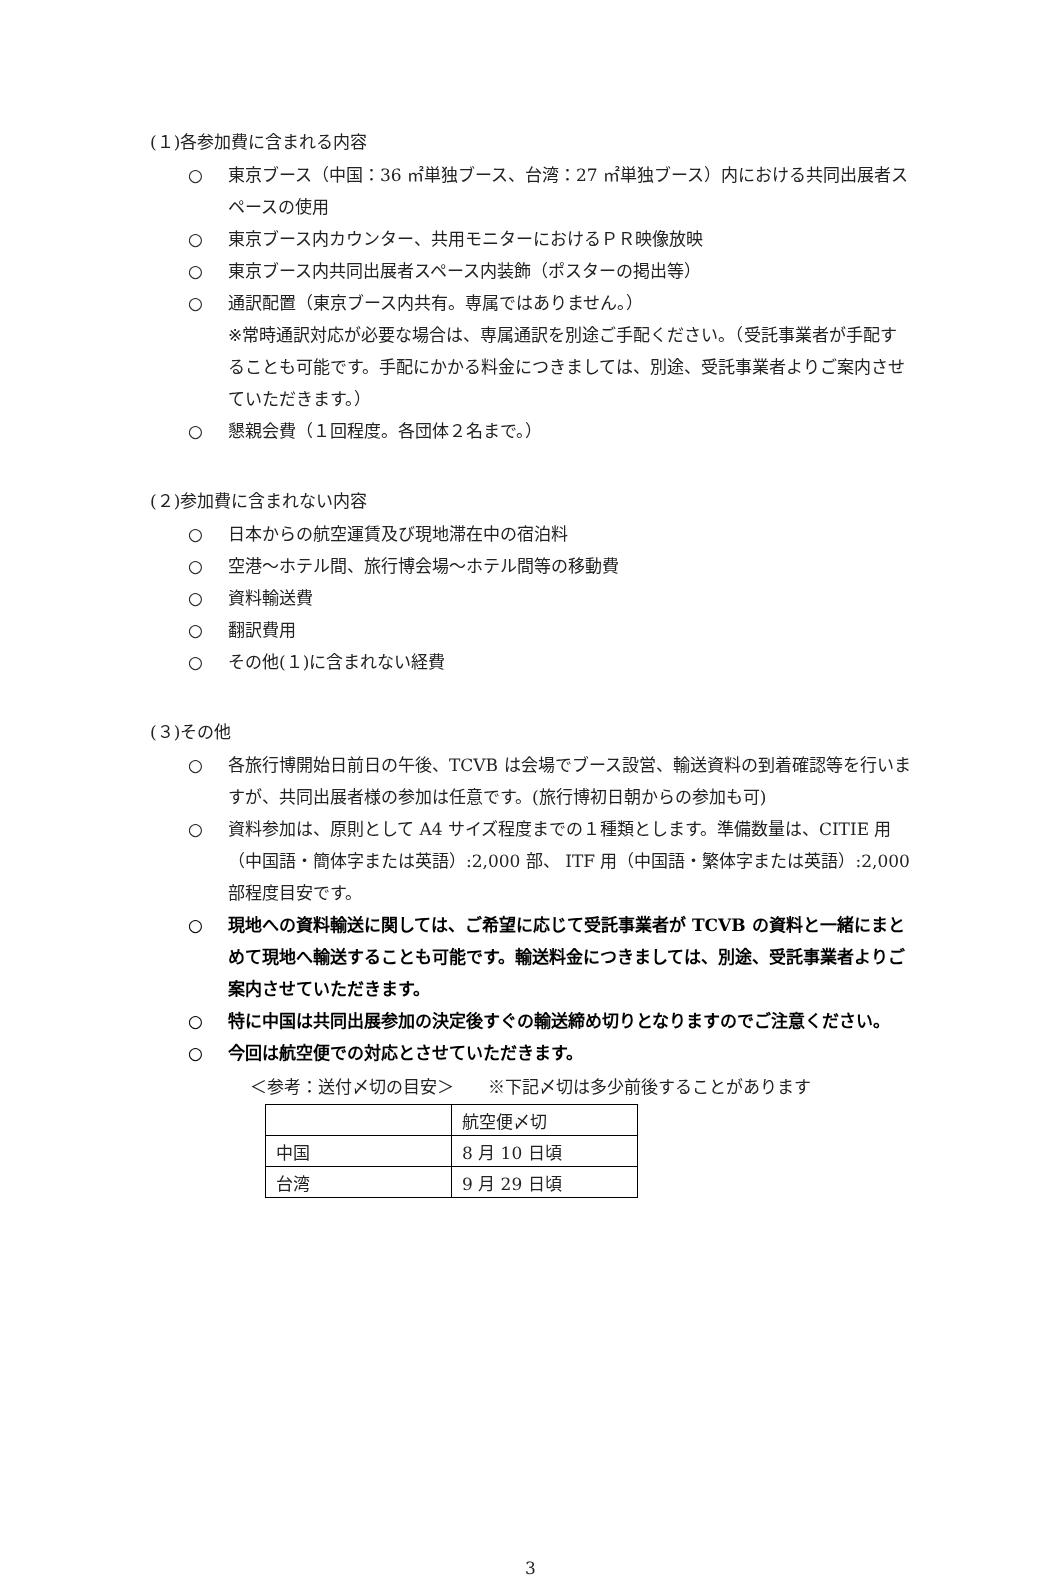(１)各参加費に含まれる内容
○ 東京ブース（中国：36 ㎡単独ブース、台湾：27 ㎡単独ブース）内における共同出展者スペースの使用
○ 東京ブース内カウンター、共用モニターにおけるＰＲ映像放映
○ 東京ブース内共同出展者スペース内装飾（ポスターの掲出等）
○ 通訳配置（東京ブース内共有。専属ではありません。）
※常時通訳対応が必要な場合は、専属通訳を別途ご手配ください。（受託事業者が手配することも可能です。手配にかかる料金につきましては、別途、受託事業者よりご案内させていただきます。）
○ 懇親会費（１回程度。各団体２名まで。）
(２)参加費に含まれない内容
○ 日本からの航空運賃及び現地滞在中の宿泊料
○ 空港～ホテル間、旅行博会場～ホテル間等の移動費
○ 資料輸送費
○ 翻訳費用
○ その他(１)に含まれない経費
(３)その他
○ 各旅行博開始日前日の午後、TCVB は会場でブース設営、輸送資料の到着確認等を行いますが、共同出展者様の参加は任意です。(旅行博初日朝からの参加も可)
○ 資料参加は、原則として A4 サイズ程度までの１種類とします。準備数量は、CITIE 用（中国語・簡体字または英語）:2,000 部、 ITF 用（中国語・繁体字または英語）:2,000 部程度目安です。
○ 現地への資料輸送に関しては、ご希望に応じて受託事業者が TCVB の資料と一緒にまとめて現地へ輸送することも可能です。輸送料金につきましては、別途、受託事業者よりご案内させていただきます。
○ 特に中国は共同出展参加の決定後すぐの輸送締め切りとなりますのでご注意ください。
○ 今回は航空便での対応とさせていただきます。
＜参考：送付〆切の目安＞　　※下記〆切は多少前後することがあります
| | 航空便〆切 |
| 中国 | 8 月 10 日頃 |
| 台湾 | 9 月 29 日頃 |
3